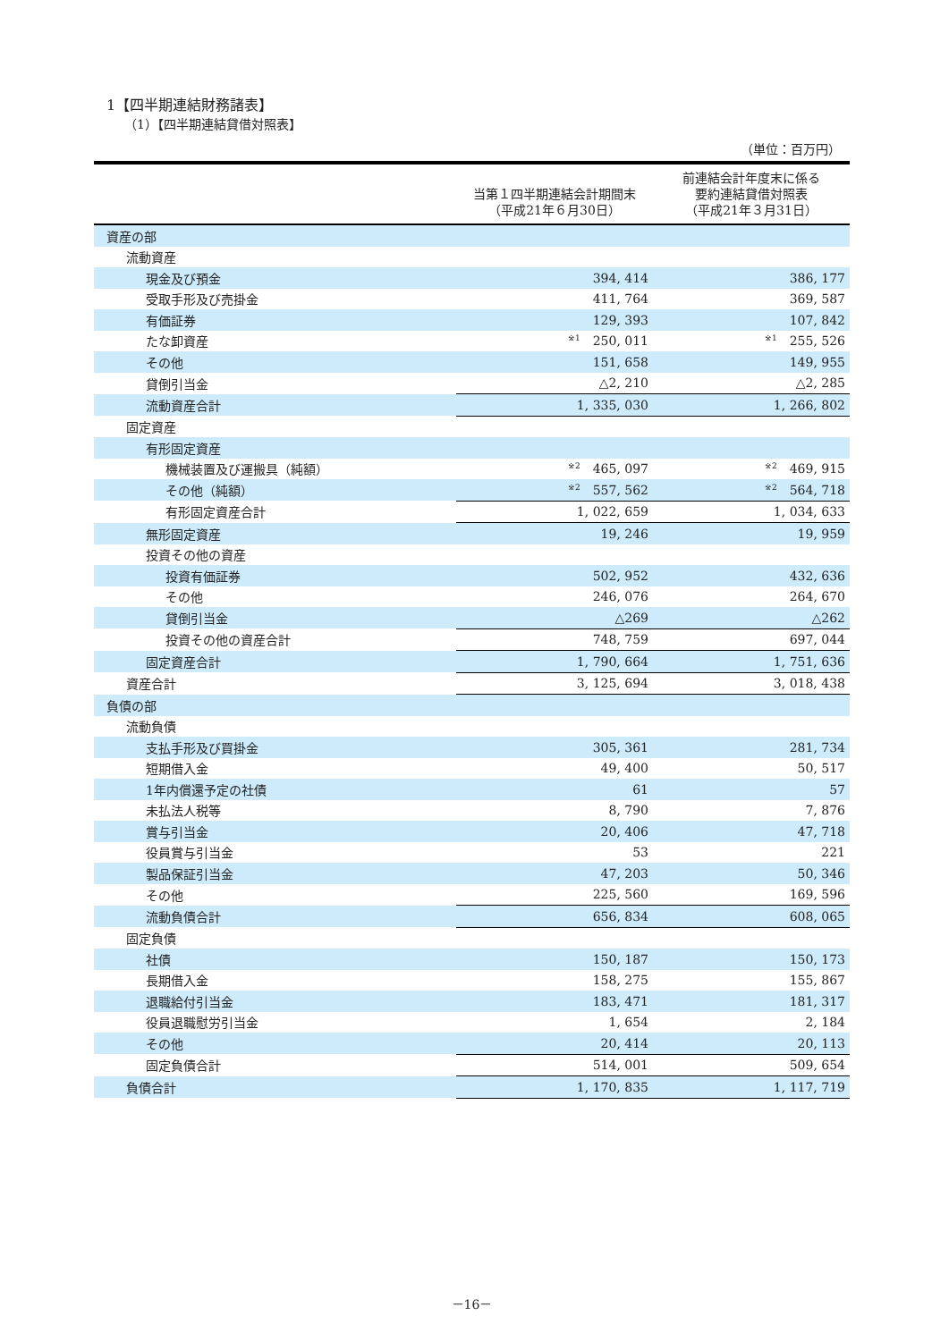1【四半期連結財務諸表】
（1）【四半期連結貸借対照表】
（単位：百万円）
| | 当第１四半期連結会計期間末 （平成21年６月30日） | 前連結会計年度末に係る 要約連結貸借対照表 （平成21年３月31日） |
| --- | --- | --- |
| 資産の部 | | |
| 流動資産 | | |
| 現金及び預金 | 394, 414 | 386, 177 |
| 受取手形及び売掛金 | 411, 764 | 369, 587 |
| 有価証券 | 129, 393 | 107, 842 |
| たな卸資産 | <sup>※1</sup> 250, 011 | <sup>※1</sup> 255, 526 |
| その他 | 151, 658 | 149, 955 |
| 貸倒引当金 | △2, 210 | △2, 285 |
| 流動資産合計 | 1, 335, 030 | 1, 266, 802 |
| 固定資産 | | |
| 有形固定資産 | | |
| 機械装置及び運搬具（純額） | <sup>※2</sup> 465, 097 | <sup>※2</sup> 469, 915 |
| その他（純額） | <sup>※2</sup> 557, 562 | <sup>※2</sup> 564, 718 |
| 有形固定資産合計 | 1, 022, 659 | 1, 034, 633 |
| 無形固定資産 | 19, 246 | 19, 959 |
| 投資その他の資産 | | |
| 投資有価証券 | 502, 952 | 432, 636 |
| その他 | 246, 076 | 264, 670 |
| 貸倒引当金 | △269 | △262 |
| 投資その他の資産合計 | 748, 759 | 697, 044 |
| 固定資産合計 | 1, 790, 664 | 1, 751, 636 |
| 資産合計 | 3, 125, 694 | 3, 018, 438 |
| 負債の部 | | |
| 流動負債 | | |
| 支払手形及び買掛金 | 305, 361 | 281, 734 |
| 短期借入金 | 49, 400 | 50, 517 |
| 1年内償還予定の社債 | 61 | 57 |
| 未払法人税等 | 8, 790 | 7, 876 |
| 賞与引当金 | 20, 406 | 47, 718 |
| 役員賞与引当金 | 53 | 221 |
| 製品保証引当金 | 47, 203 | 50, 346 |
| その他 | 225, 560 | 169, 596 |
| 流動負債合計 | 656, 834 | 608, 065 |
| 固定負債 | | |
| 社債 | 150, 187 | 150, 173 |
| 長期借入金 | 158, 275 | 155, 867 |
| 退職給付引当金 | 183, 471 | 181, 317 |
| 役員退職慰労引当金 | 1, 654 | 2, 184 |
| その他 | 20, 414 | 20, 113 |
| 固定負債合計 | 514, 001 | 509, 654 |
| 負債合計 | 1, 170, 835 | 1, 117, 719 |
－16－